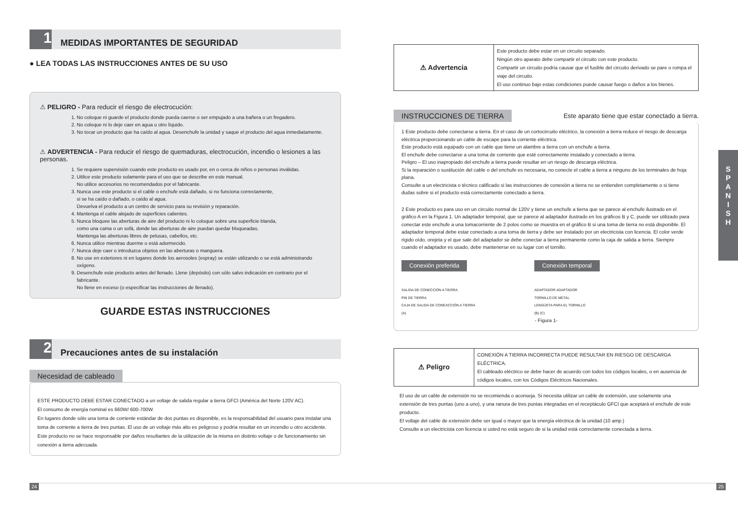1 MEDIDAS IMPORTANTES DE SEGURIDAD
● LEA TODAS LAS INSTRUCCIONES ANTES DE SU USO
⚠ PELIGRO - Para reducir el riesgo de electrocución:
1. No coloque ni guarde el producto donde pueda caerse o ser empujado a una bañera o un fregadero.
2. No coloque ni lo deje caer en agua u otro líquido.
3. No tocar un producto que ha caído al agua. Desenchufe la unidad y saque el producto del agua inmediatamente.
⚠ ADVERTENCIA - Para reducir el riesgo de quemaduras, electrocución, incendio o lesiones a las personas.
1. Se requiere supervisión cuando este producto es usado por, en o cerca de niños o personas inválidas.
2. Utilice este producto solamente para el uso que se describe en este manual.
No utilice accesorios no recomendados por el fabricante.
3. Nunca use este producto si el cable o enchufe está dañado, si no funciona correctamente,
si se ha caído o dañado, o caído al agua.
Devuelva el producto a un centro de servicio para su revisión y reparación.
4. Mantenga el cable alejado de superficies calientes.
5. Nunca bloquee las aberturas de aire del producto ni lo coloque sobre una superficie blanda,
como una cama o un sofá, donde las aberturas de aire puedan quedar bloqueadas.
Mantenga las aberturas libres de pelusas, cabellos, etc.
6. Nunca utilice mientras duerme o está adormecido.
7. Nunca deje caer o introduzca objetos en las aberturas o manguera.
8. No use en exteriores ni en lugares donde los aerosoles (espray) se están utilizando o se está administrando oxígeno.
9. Desenchufe este producto antes del llenado. Llene (depósito) con sólo salvo indicación en contrario por el fabricante.
No llene en exceso (o especificar las instrucciones de llenado).
GUARDE ESTAS INSTRUCCIONES
2 Precauciones antes de su instalación
Necesidad de cableado
ESTE PRODUCTO DEBE ESTAR CONECTADO a un voltaje de salida regular a tierra GFCI (América del Norte 120V AC).
El consumo de energía nominal es 660W/ 600-700W.
En lugares donde sólo una toma de corriente estándar de dos puntas es disponible, es la responsabilidad del usuario para instalar una toma de corriente a tierra de tres puntas. El uso de un voltaje más alto es peligroso y podría resultar en un incendio u otro accidente. Este producto no se hace responsable por daños resultantes de la utilización de la misma en distinto voltaje o de funcionamiento sin conexión a tierra adecuada.
| ⚠ Advertencia | Este producto debe estar en un circuito separado. Ningún otro aparato debe compartir el circuito con este producto. Compartir un circuito podría causar que el fusible del circuito derivado se pare o rompa el viaje del circuito. El uso continuo bajo estas condiciones puede causar fuego o daños a los bienes. |
INSTRUCCIONES DE TIERRA Este aparato tiene que estar conectado a tierra.
1 Este producto debe conectarse a tierra. En el caso de un cortocircuito eléctrico, la conexión a tierra reduce el riesgo de descarga eléctrica proporcionando un cable de escape para la corriente eléctrica.
Este producto está equipado con un cable que tiene un alambre a tierra con un enchufe a tierra.
El enchufe debe conectarse a una toma de corriente que esté correctamente instalado y conectado a tierra.
Peligro – El uso inapropiado del enchufe a tierra puede resultar en un riesgo de descarga eléctrica.
Si la reparación o sustitución del cable o del enchufe es necesaria, no conecte el cable a tierra a ninguno de los terminales de hoja plana.
Consulte a un electricista o técnico calificado si las instrucciones de conexión a tierra no se entienden completamente o si tiene dudas sobre si el producto está correctamente conectado a tierra.
2 Este producto es para uso en un circuito normal de 120V y tiene un enchufe a tierra que se parece al enchufe ilustrado en el gráfico A en la Figura 1. Un adaptador temporal, que se parece al adaptador ilustrado en los gráficos B y C, puede ser utilizado para conectar este enchufe a una tomacorriente de 2 polos como se muestra en el gráfico B si una toma de tierra no está disponible. El adaptador temporal debe estar conectado a una toma de tierra y debe ser instalado por un electricista con licencia. El color verde rígido oído, orejeta y el que sale del adaptador se debe conectar a tierra permanente como la caja de salida a tierra. Siempre cuando el adaptador es usado, debe mantenerse en su lugar con el tornillo.
Conexión preferida
SALIDA DE CONECCIÓN A TIERRA
PIN DE TIERRA
CAJA DE SALIDA DE CONEXCCIÓN A TIERRA
(A)
Conexión temporal
ADAPTADOR ADAPTADOR
TORNILLO DE METAL
LENGÜETA PARA EL TORNILLO
(B) (C)
- Figura 1-
| ⚠ Peligro | CONEXIÓN A TIERRA INCORRECTA PUEDE RESULTAR EN RIESGO DE DESCARGA ELÉCTRICA. El cableado eléctrico se debe hacer de acuerdo con todos los códigos locales, o en ausencia de códigos locales, con los Códigos Eléctricos Nacionales. |
El uso de un cable de extensión no se recomienda o aconseja. Si necesita utilizar un cable de extensión, use solamente una extensión de tres puntas (uno a uno), y una ranura de tres puntas integradas en el receptáculo GFCI que aceptará el enchufe de este producto.
El voltaje del cable de extensión debe ser igual o mayor que la energía eléctrica de la unidad (10 amp.)
Consulte a un electricista con licencia si usted no está seguro de si la unidad está correctamente conectada a tierra.
S
P
A
N
I
S
H
24 25